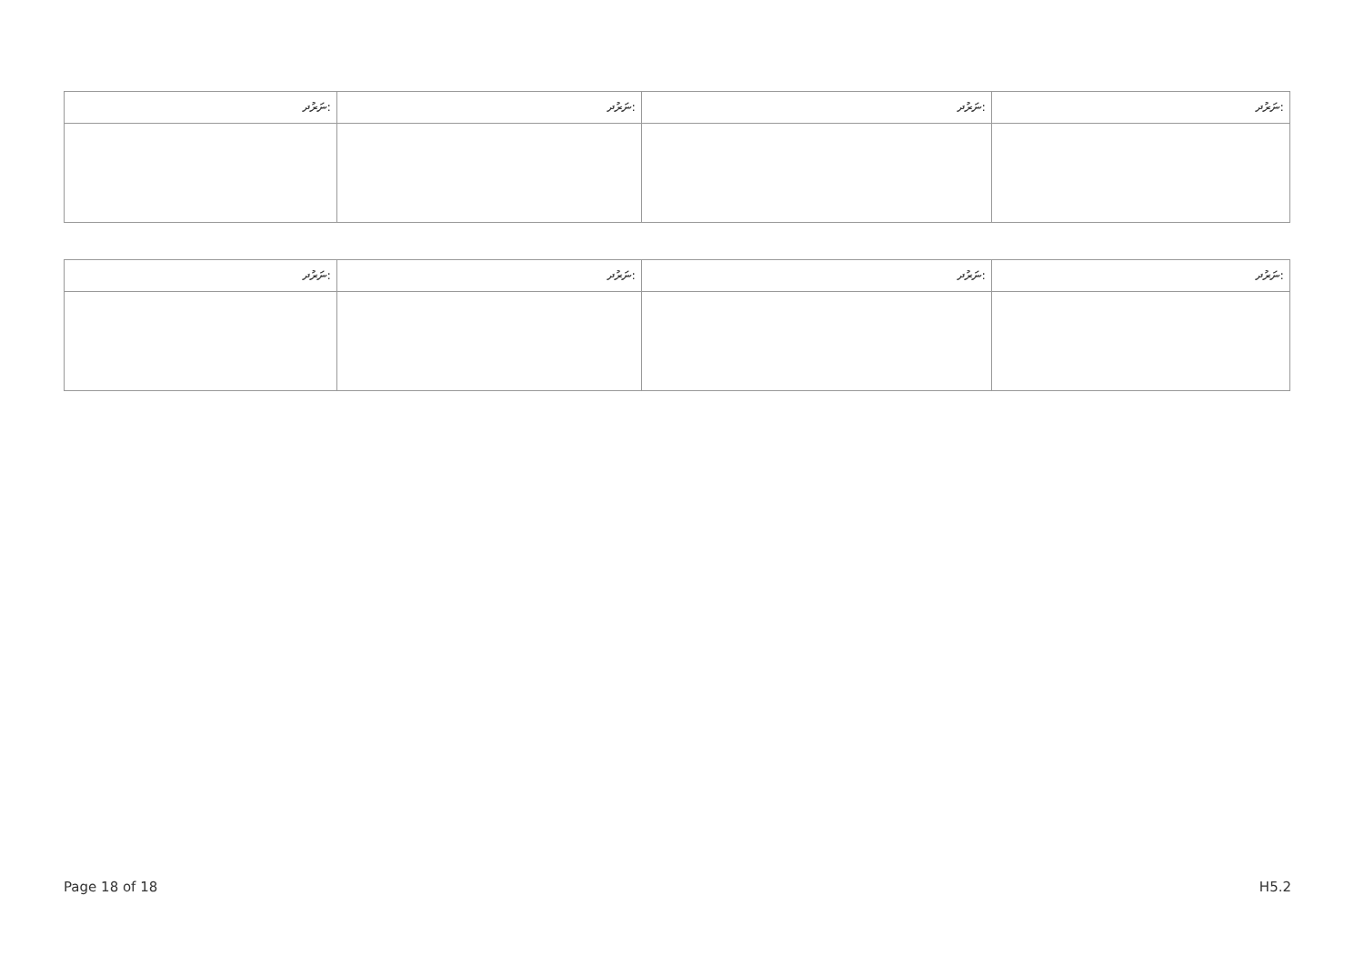| ނަރުދ: | ނަރުދ: | ނަރުދ: | ނަރުދ: |
| --- | --- | --- | --- |
| ނަރުދ: | ނަރުދ: | ނަރުދ: | ނަރުދ: |
| --- | --- | --- | --- |
Page 18 of 18 H5.2